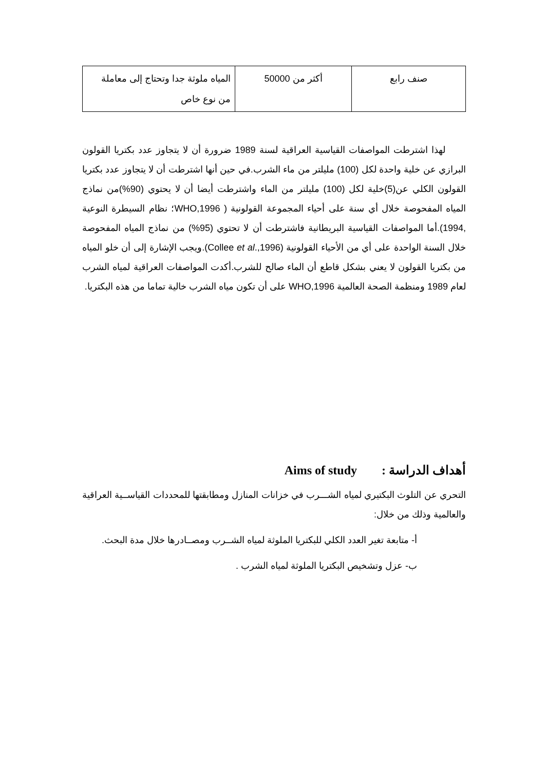| صنف رابع | أكثر من 50000 | المياه ملوثة جدا وتحتاج إلى معاملة من نوع خاص |
لهذا اشترطت المواصفات القياسية العراقية لسنة 1989 ضرورة أن لا يتجاوز عدد بكتريا القولون البرازي عن خلية واحدة لكل (100) مليلتر من ماء الشرب.في حين أنها اشترطت أن لا يتجاوز عدد بكتريا القولون الكلي عن(5)خلية لكل (100) مليلتر من الماء واشترطت أيضا أن لا يحتوي (90%)من نماذج المياه المفحوصة خلال أي سنة على أحياء المجموعة القولونية ( WHO,1996؛ نظام السيطرة النوعية ,1994).أما المواصفات القياسية البريطانية فاشترطت أن لا تحتوي (95%) من نماذج المياه المفحوصة خلال السنة الواحدة على أي من الأحياء القولونية (Collee et al.,1996).ويجب الإشارة إلى أن خلو المياه من بكتريا القولون لا يعني بشكل قاطع أن الماء صالح للشرب.أكدت المواصفات العراقية لمياه الشرب لعام 1989 ومنظمة الصحة العالمية WHO,1996 على أن تكون مياه الشرب خالية تماما من هذه البكتريا.
أهداف الدراسة : Aims of study
التحري عن التلوث البكتيري لمياه الشـــرب في خزانات المنازل ومطابقتها للمحددات القياســية العراقية والعالمية وذلك من خلال:
أ- متابعة تغير العدد الكلي للبكتريا الملوثة لمياه الشــرب ومصــادرها خلال مدة البحث.
ب- عزل وتشخيص البكتريا الملوثة لمياه الشرب .